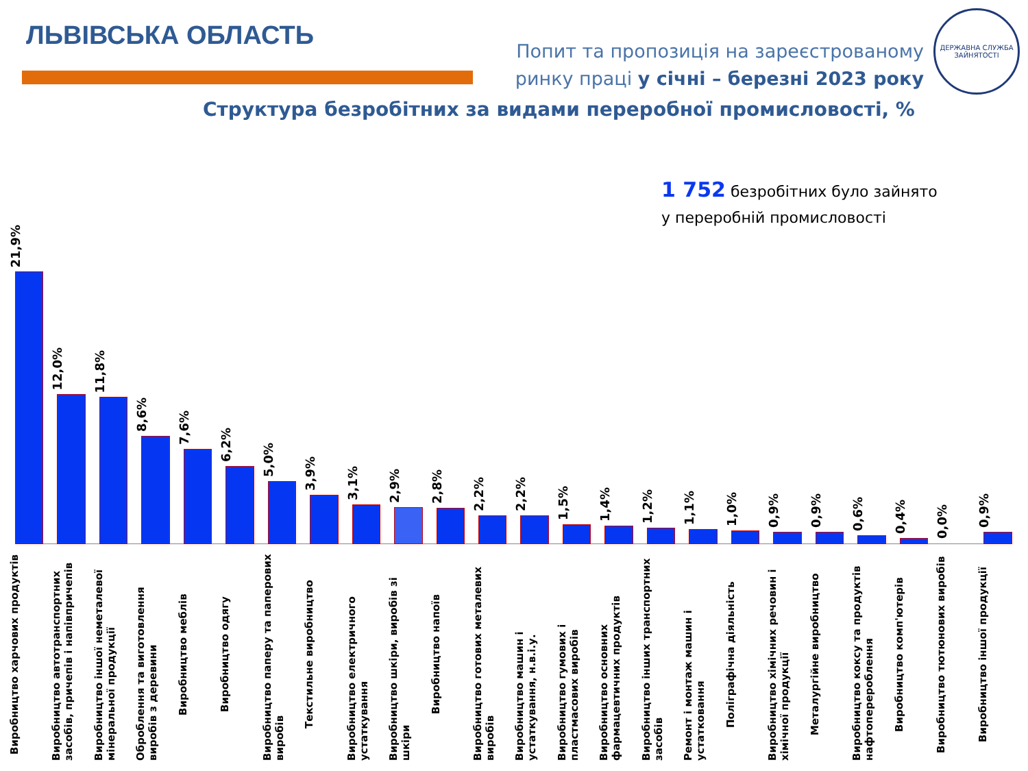ЛЬВІВСЬКА ОБЛАСТЬ
Попит та пропозиція на зареєстрованому
ринку праці у січні – березні 2023 року
ДЕРЖАВНА СЛУЖБА
ЗАЙНЯТОСТІ
Структура безробітних за видами переробної промисловості, %
1 752 безробітних було зайнято
у переробній промисловості
21,9%
Виробництво харчових продуктів
12,0%
Виробництво автотранспортних засобів, причепів і напівпричепів
11,8%
Виробництво іншої неметалевої мінеральної продукції
8,6%
Оброблення та виготовлення виробів з деревини
7,6%
Виробництво меблів
6,2%
Виробництво одягу
5,0%
Виробництво паперу та паперових виробів
3,9%
Текстильне виробництво
3,1%
Виробництво електричного устаткування
2,9%
Виробництво шкіри, виробів зі шкіри
2,8%
Виробництво напоїв
2,2%
Виробництво готових металевих виробів
2,2%
Виробництво машин і устаткування, н.в.і.у.
1,5%
Виробництво гумових і пластмасових виробів
1,4%
Виробництво основних фармацевтичних продуктів
1,2%
Виробництво інших транспортних засобів
1,1%
Ремонт і монтаж машин і устатковання
1,0%
Поліграфічна діяльність
0,9%
Виробництво хімічних речовин і хімічної продукції
0,9%
Металургійне виробництво
0,6%
Виробництво коксу та продуктів нафтоперероблення
0,4%
Виробництво комп'ютерів
0,0%
Виробництво тютюнових виробів
0,9%
Виробництво іншої продукції